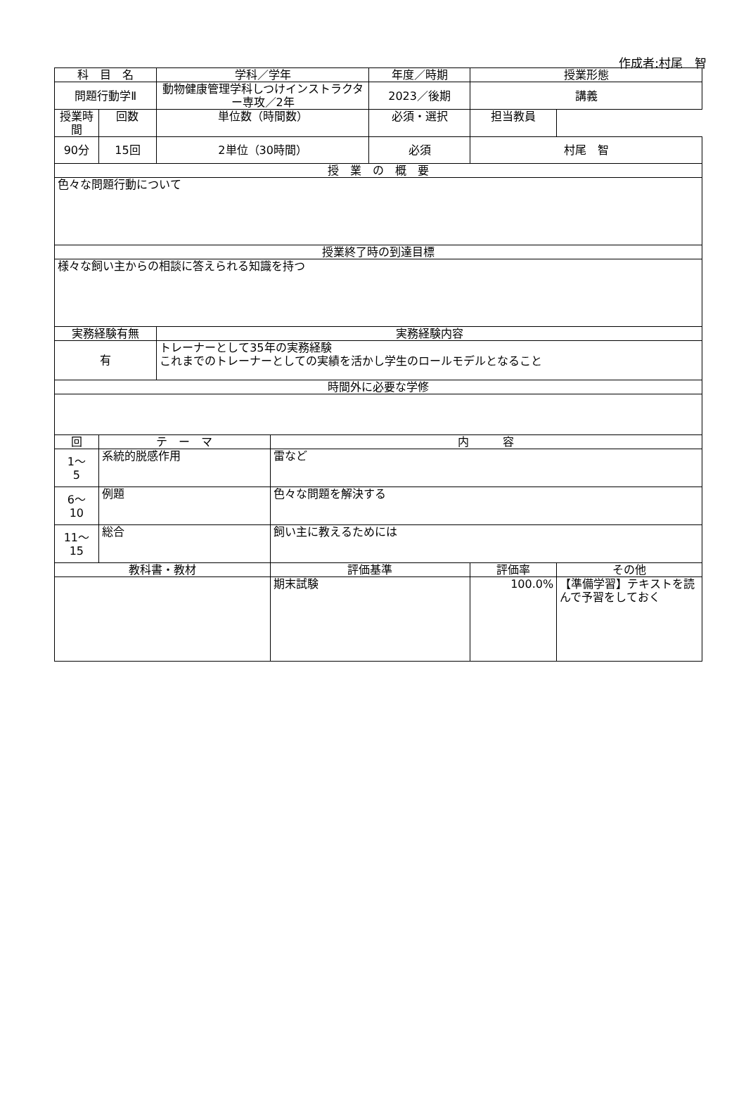作成者:村尾　智
| 科 目 名 | | 学科／学年 | | 年度／時期 | 授業形態 | | | |
| --- | --- | --- | --- | --- | --- | --- | --- | --- |
| 問題行動学Ⅱ | | 動物健康管理学科しつけインストラクター専攻／2年 | | 2023／後期 | 講義 | | | |
| 授業時間 | | | 回数 | 単位数（時間数） | | 必須・選択 | | 担当教員 |
| 90分 | 15回 | 2単位（30時間） | | 必須 | 村尾 智 | | | |
| 授 業 の 概 要 | | | | | | | | |
| 色々な問題行動について | | | | | | | | |
| 授業終了時の到達目標 | | | | | | | | |
| 様々な飼い主からの相談に答えられる知識を持つ | | | | | | | | |
| 実務経験有無 | | 実務経験内容 | | | | | | |
| 有 | | トレーナーとして35年の実務経験 これまでのトレーナーとしての実績を活かし学生のロールモデルとなること | | | | | | |
| 時間外に必要な学修 | | | | | | | | |
| 回 | テ ー マ | | 内 容 | | | | | |
| 1～ 5 | 系統的脱感作用 | | 雷など | | | | | |
| 6～ 10 | 例題 | | 色々な問題を解決する | | | | | |
| 11～ 15 | 総合 | | 飼い主に教えるためには | | | | | |
| 教科書・教材 | | | 評価基準 | | 評価率 | その他 | | |
| | | | 期末試験 | | 100.0% | 【準備学習】テキストを読んで予習をしておく | | |